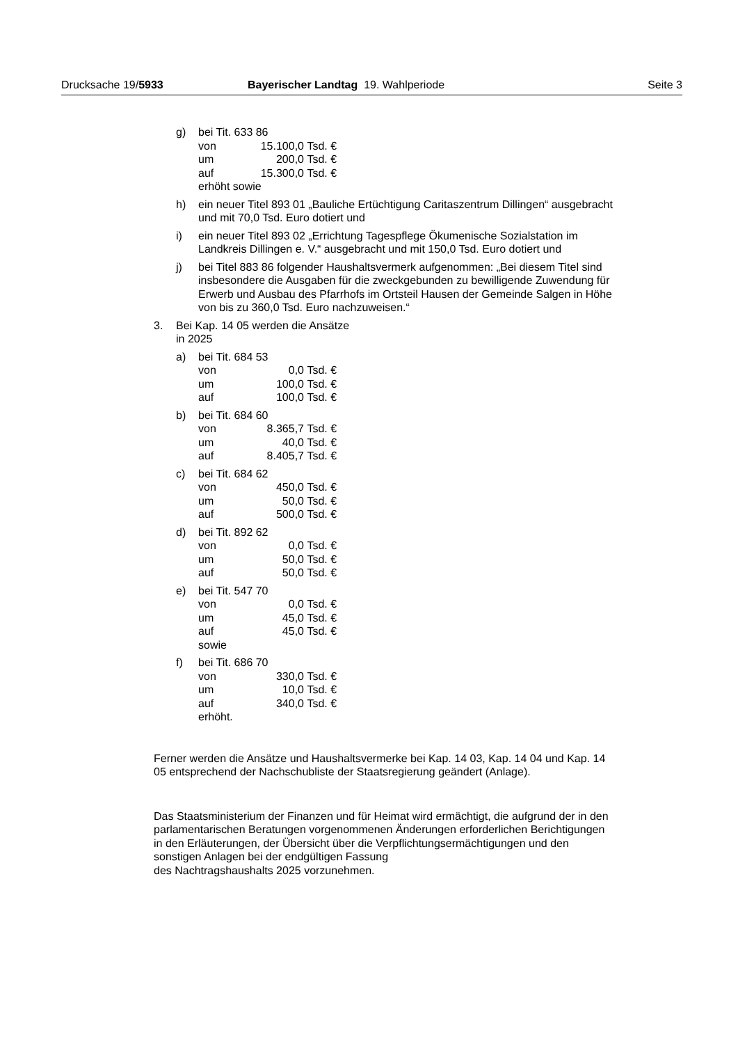Drucksache 19/5933 Bayerischer Landtag 19. Wahlperiode Seite 3
g) bei Tit. 633 86
von 15.100,0 Tsd. €
um 200,0 Tsd. €
auf 15.300,0 Tsd. €
erhöht sowie
h) ein neuer Titel 893 01 „Bauliche Ertüchtigung Caritaszentrum Dillingen“ ausgebracht und mit 70,0 Tsd. Euro dotiert und
i) ein neuer Titel 893 02 „Errichtung Tagespflege Ökumenische Sozialstation im Landkreis Dillingen e. V.“ ausgebracht und mit 150,0 Tsd. Euro dotiert und
j) bei Titel 883 86 folgender Haushaltsvermerk aufgenommen: „Bei diesem Titel sind insbesondere die Ausgaben für die zweckgebunden zu bewilli­gende Zuwendung für Erwerb und Ausbau des Pfarrhofs im Ortsteil Hau­sen der Gemeinde Salgen in Höhe von bis zu 360,0 Tsd. Euro nachzuwei­sen.“
3. Bei Kap. 14 05 werden die Ansätze
in 2025
a) bei Tit. 684 53
von 0,0 Tsd. €
um 100,0 Tsd. €
auf 100,0 Tsd. €
b) bei Tit. 684 60
von 8.365,7 Tsd. €
um 40,0 Tsd. €
auf 8.405,7 Tsd. €
c) bei Tit. 684 62
von 450,0 Tsd. €
um 50,0 Tsd. €
auf 500,0 Tsd. €
d) bei Tit. 892 62
von 0,0 Tsd. €
um 50,0 Tsd. €
auf 50,0 Tsd. €
e) bei Tit. 547 70
von 0,0 Tsd. €
um 45,0 Tsd. €
auf 45,0 Tsd. €
sowie
f) bei Tit. 686 70
von 330,0 Tsd. €
um 10,0 Tsd. €
auf 340,0 Tsd. €
erhöht.
Ferner werden die Ansätze und Haushaltsvermerke bei Kap. 14 03, Kap. 14 04 und Kap. 14 05 entsprechend der Nachschubliste der Staatsregierung geändert (Anlage).
Das Staatsministerium der Finanzen und für Heimat wird ermächtigt, die aufgrund der in den parlamentarischen Beratungen vorgenommenen Änderungen erforderli­chen Berichtigungen in den Erläuterungen, der Übersicht über die Verpflichtungs­ermächtigungen und den sonstigen Anlagen bei der endgültigen Fassung
des Nachtragshaushalts 2025 vorzunehmen.